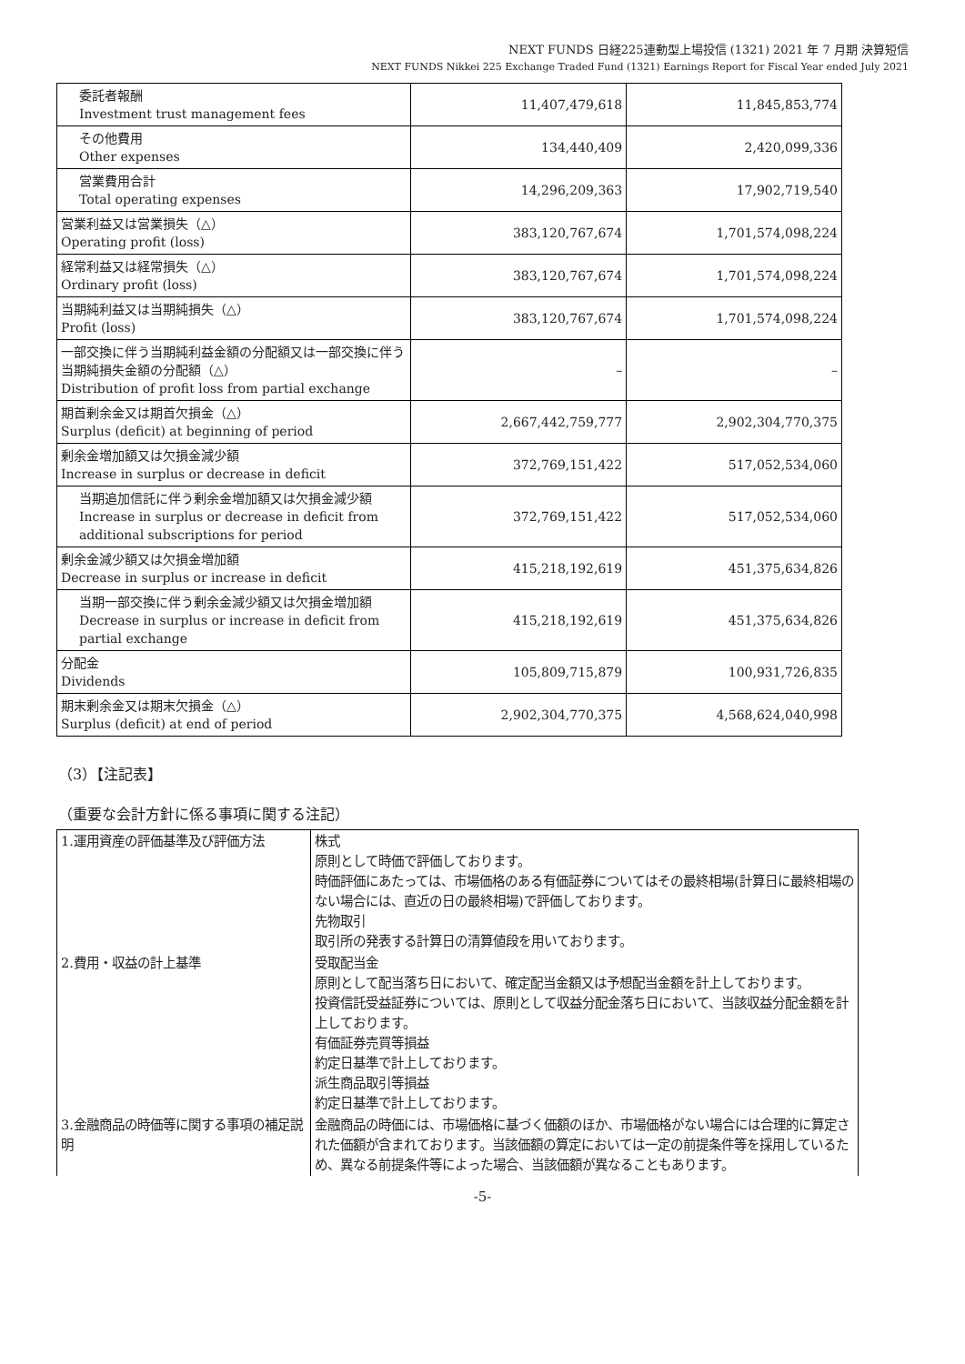NEXT FUNDS 日経225連動型上場投信 (1321) 2021 年 7 月期 決算短信
NEXT FUNDS Nikkei 225 Exchange Traded Fund (1321) Earnings Report for Fiscal Year ended July 2021
| 委託者報酬 Investment trust management fees | 11,407,479,618 | 11,845,853,774 |
| その他費用 Other expenses | 134,440,409 | 2,420,099,336 |
| 営業費用合計 Total operating expenses | 14,296,209,363 | 17,902,719,540 |
| 営業利益又は営業損失（△） Operating profit (loss) | 383,120,767,674 | 1,701,574,098,224 |
| 経常利益又は経常損失（△） Ordinary profit (loss) | 383,120,767,674 | 1,701,574,098,224 |
| 当期純利益又は当期純損失（△） Profit (loss) | 383,120,767,674 | 1,701,574,098,224 |
| 一部交換に伴う当期純利益金額の分配額又は一部交換に伴う当期純損失金額の分配額（△） Distribution of profit loss from partial exchange | – | – |
| 期首剰余金又は期首欠損金（△） Surplus (deficit) at beginning of period | 2,667,442,759,777 | 2,902,304,770,375 |
| 剰余金増加額又は欠損金減少額 Increase in surplus or decrease in deficit | 372,769,151,422 | 517,052,534,060 |
| 当期追加信託に伴う剰余金増加額又は欠損金減少額 Increase in surplus or decrease in deficit from additional subscriptions for period | 372,769,151,422 | 517,052,534,060 |
| 剰余金減少額又は欠損金増加額 Decrease in surplus or increase in deficit | 415,218,192,619 | 451,375,634,826 |
| 当期一部交換に伴う剰余金減少額又は欠損金増加額 Decrease in surplus or increase in deficit from partial exchange | 415,218,192,619 | 451,375,634,826 |
| 分配金 Dividends | 105,809,715,879 | 100,931,726,835 |
| 期末剰余金又は期末欠損金（△） Surplus (deficit) at end of period | 2,902,304,770,375 | 4,568,624,040,998 |
（3）【注記表】
（重要な会計方針に係る事項に関する注記）
| 1.運用資産の評価基準及び評価方法 | 株式 原則として時価で評価しております。 時価評価にあたっては、市場価格のある有価証券についてはその最終相場(計算日に最終相場のない場合には、直近の日の最終相場)で評価しております。 先物取引 取引所の発表する計算日の清算値段を用いております。 |
| 2.費用・収益の計上基準 | 受取配当金 原則として配当落ち日において、確定配当金額又は予想配当金額を計上しております。 投資信託受益証券については、原則として収益分配金落ち日において、当該収益分配金額を計上しております。 有価証券売買等損益 約定日基準で計上しております。 派生商品取引等損益 約定日基準で計上しております。 |
| 3.金融商品の時価等に関する事項の補足説明 | 金融商品の時価には、市場価格に基づく価額のほか、市場価格がない場合には合理的に算定された価額が含まれております。当該価額の算定においては一定の前提条件等を採用しているため、異なる前提条件等によった場合、当該価額が異なることもあります。 |
-5-